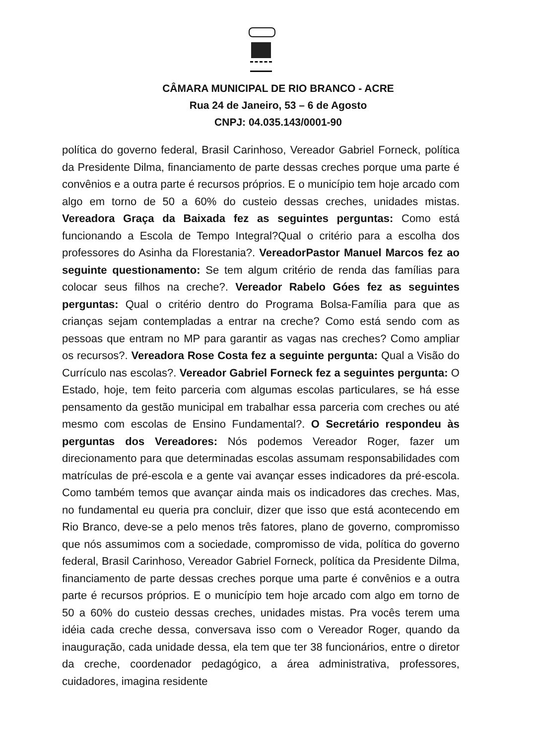CÂMARA MUNICIPAL DE RIO BRANCO - ACRE
Rua 24 de Janeiro, 53 – 6 de Agosto
CNPJ: 04.035.143/0001-90
política do governo federal, Brasil Carinhoso, Vereador Gabriel Forneck, política da Presidente Dilma, financiamento de parte dessas creches porque uma parte é convênios e a outra parte é recursos próprios. E o município tem hoje arcado com algo em torno de 50 a 60% do custeio dessas creches, unidades mistas. Vereadora Graça da Baixada fez as seguintes perguntas: Como está funcionando a Escola de Tempo Integral?Qual o critério para a escolha dos professores do Asinha da Florestania?. VereadorPastor Manuel Marcos fez ao seguinte questionamento: Se tem algum critério de renda das famílias para colocar seus filhos na creche?. Vereador Rabelo Góes fez as seguintes perguntas: Qual o critério dentro do Programa Bolsa-Família para que as crianças sejam contempladas a entrar na creche? Como está sendo com as pessoas que entram no MP para garantir as vagas nas creches? Como ampliar os recursos?. Vereadora Rose Costa fez a seguinte pergunta: Qual a Visão do Currículo nas escolas?. Vereador Gabriel Forneck fez a seguintes pergunta: O Estado, hoje, tem feito parceria com algumas escolas particulares, se há esse pensamento da gestão municipal em trabalhar essa parceria com creches ou até mesmo com escolas de Ensino Fundamental?. O Secretário respondeu às perguntas dos Vereadores: Nós podemos Vereador Roger, fazer um direcionamento para que determinadas escolas assumam responsabilidades com matrículas de pré-escola e a gente vai avançar esses indicadores da pré-escola. Como também temos que avançar ainda mais os indicadores das creches. Mas, no fundamental eu queria pra concluir, dizer que isso que está acontecendo em Rio Branco, deve-se a pelo menos três fatores, plano de governo, compromisso que nós assumimos com a sociedade, compromisso de vida, política do governo federal, Brasil Carinhoso, Vereador Gabriel Forneck, política da Presidente Dilma, financiamento de parte dessas creches porque uma parte é convênios e a outra parte é recursos próprios. E o município tem hoje arcado com algo em torno de 50 a 60% do custeio dessas creches, unidades mistas. Pra vocês terem uma idéia cada creche dessa, conversava isso com o Vereador Roger, quando da inauguração, cada unidade dessa, ela tem que ter 38 funcionários, entre o diretor da creche, coordenador pedagógico, a área administrativa, professores, cuidadores, imagina residente